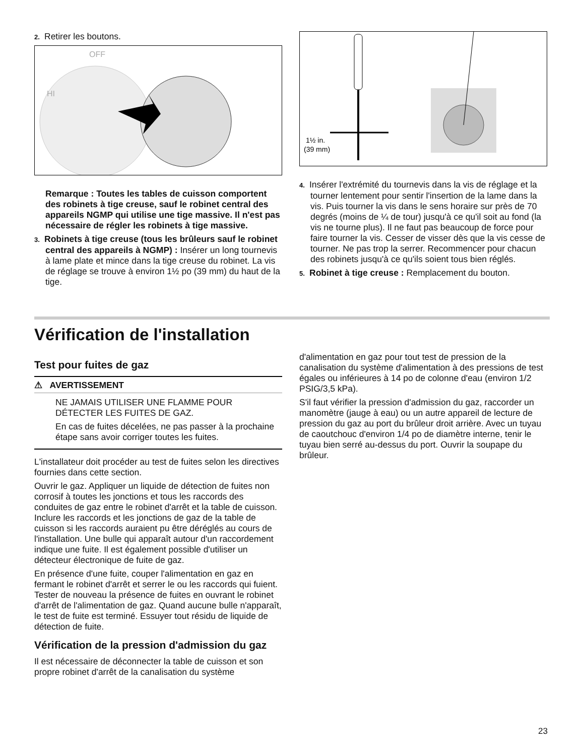2. Retirer les boutons.
OFF
HI
Remarque : Toutes les tables de cuisson comportent des robinets à tige creuse, sauf le robinet central des appareils NGMP qui utilise une tige massive. Il n'est pas nécessaire de régler les robinets à tige massive.
3. Robinets à tige creuse (tous les brûleurs sauf le robinet central des appareils à NGMP) : Insérer un long tournevis à lame plate et mince dans la tige creuse du robinet. La vis de réglage se trouve à environ 1½ po (39 mm) du haut de la tige.
1½ in.
(39 mm)
4. Insérer l'extrémité du tournevis dans la vis de réglage et la tourner lentement pour sentir l'insertion de la lame dans la vis. Puis tourner la vis dans le sens horaire sur près de 70 degrés (moins de ¼ de tour) jusqu'à ce qu'il soit au fond (la vis ne tourne plus). Il ne faut pas beaucoup de force pour faire tourner la vis. Cesser de visser dès que la vis cesse de tourner. Ne pas trop la serrer. Recommencer pour chacun des robinets jusqu'à ce qu'ils soient tous bien réglés.
5. Robinet à tige creuse : Remplacement du bouton.
Vérification de l'installation
Test pour fuites de gaz
⚠ AVERTISSEMENT
NE JAMAIS UTILISER UNE FLAMME POUR DÉTECTER LES FUITES DE GAZ.
En cas de fuites décelées, ne pas passer à la prochaine étape sans avoir corriger toutes les fuites.
L'installateur doit procéder au test de fuites selon les directives fournies dans cette section.
Ouvrir le gaz. Appliquer un liquide de détection de fuites non corrosif à toutes les jonctions et tous les raccords des conduites de gaz entre le robinet d'arrêt et la table de cuisson. Inclure les raccords et les jonctions de gaz de la table de cuisson si les raccords auraient pu être déréglés au cours de l'installation. Une bulle qui apparaît autour d'un raccordement indique une fuite. Il est également possible d'utiliser un détecteur électronique de fuite de gaz.
En présence d'une fuite, couper l'alimentation en gaz en fermant le robinet d'arrêt et serrer le ou les raccords qui fuient. Tester de nouveau la présence de fuites en ouvrant le robinet d'arrêt de l'alimentation de gaz. Quand aucune bulle n'apparaît, le test de fuite est terminé. Essuyer tout résidu de liquide de détection de fuite.
Vérification de la pression d'admission du gaz
Il est nécessaire de déconnecter la table de cuisson et son propre robinet d'arrêt de la canalisation du système
d'alimentation en gaz pour tout test de pression de la canalisation du système d'alimentation à des pressions de test égales ou inférieures à 14 po de colonne d'eau (environ 1/2 PSIG/3,5 kPa).
S'il faut vérifier la pression d'admission du gaz, raccorder un manomètre (jauge à eau) ou un autre appareil de lecture de pression du gaz au port du brûleur droit arrière. Avec un tuyau de caoutchouc d'environ 1/4 po de diamètre interne, tenir le tuyau bien serré au-dessus du port. Ouvrir la soupape du brûleur.
23